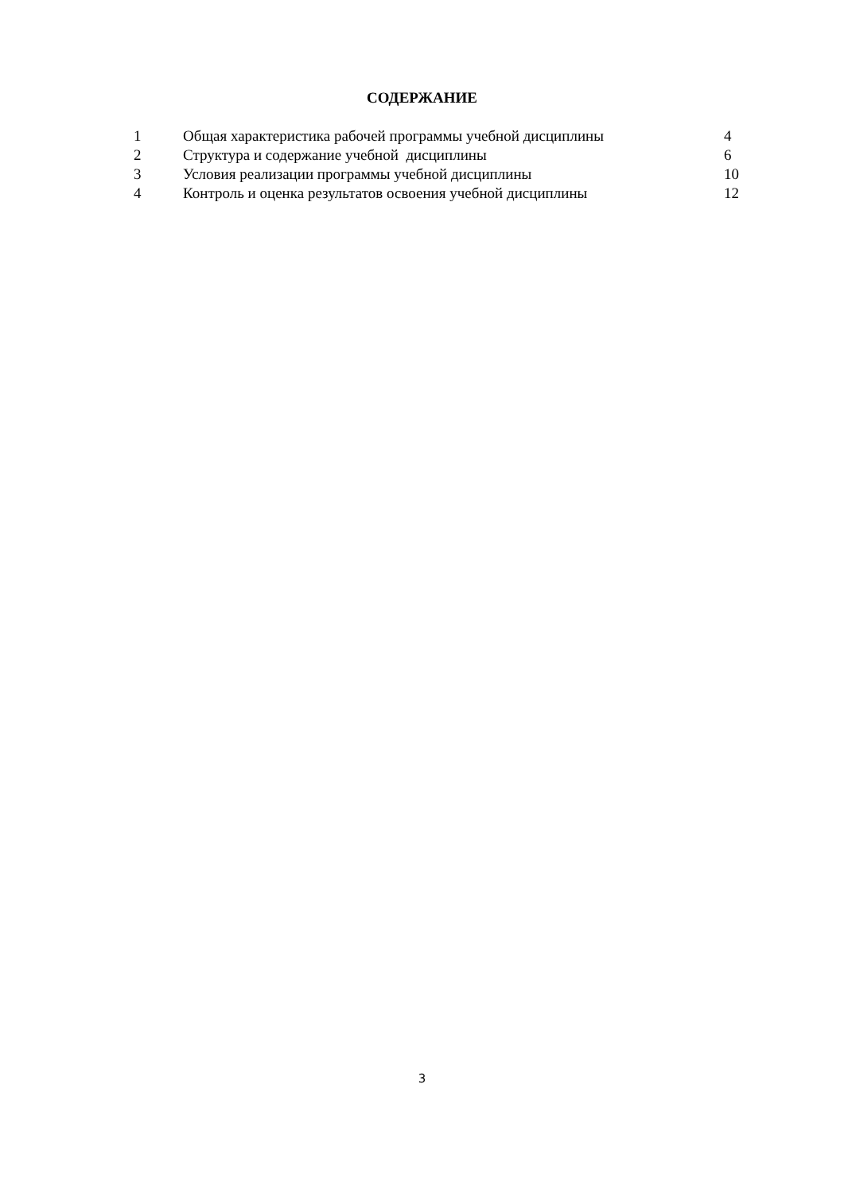СОДЕРЖАНИЕ
| 1 | Общая характеристика рабочей программы учебной дисциплины | 4 |
| 2 | Структура и содержание учебной дисциплины | 6 |
| 3 | Условия реализации программы учебной дисциплины | 10 |
| 4 | Контроль и оценка результатов освоения учебной дисциплины | 12 |
3